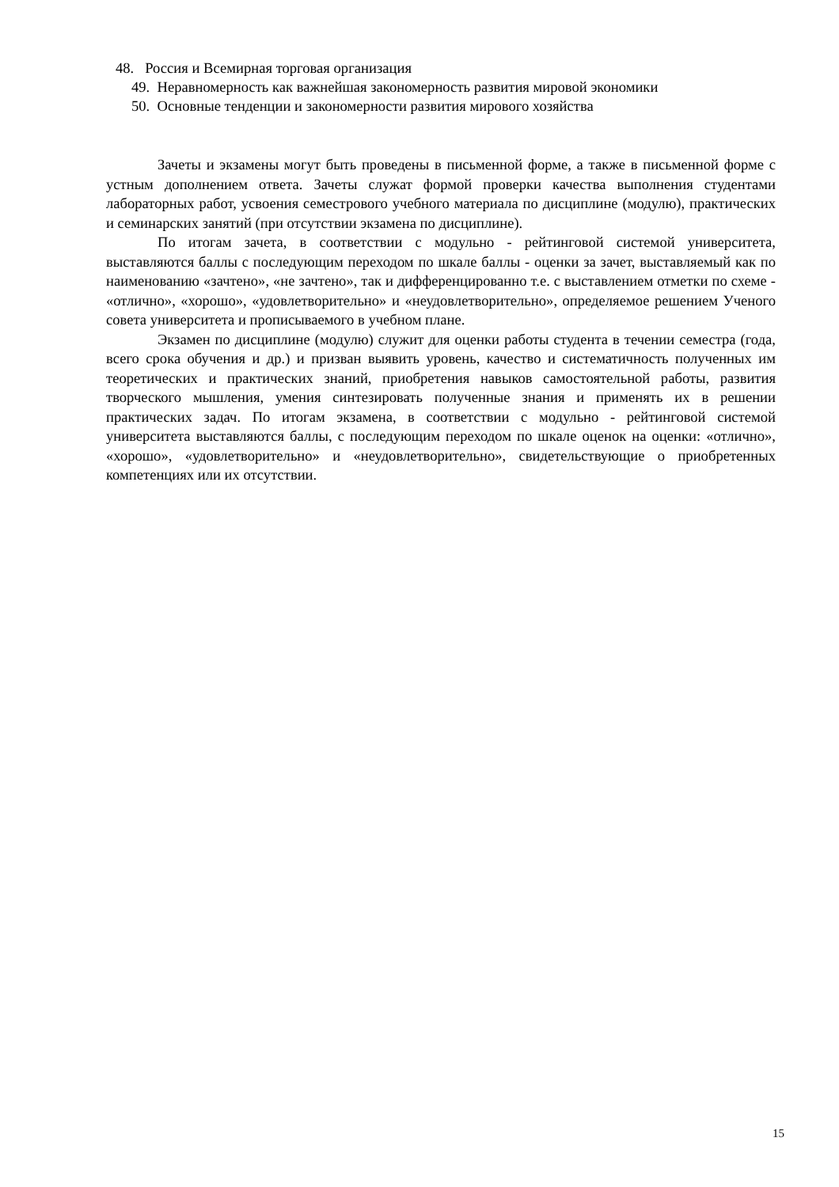48. Россия и Всемирная торговая организация
49. Неравномерность как важнейшая закономерность развития мировой экономики
50. Основные тенденции и закономерности развития мирового хозяйства
Зачеты и экзамены могут быть проведены в письменной форме, а также в письменной форме с устным дополнением ответа. Зачеты служат формой проверки качества выполнения студентами лабораторных работ, усвоения семестрового учебного материала по дисциплине (модулю), практических и семинарских занятий (при отсутствии экзамена по дисциплине).
По итогам зачета, в соответствии с модульно - рейтинговой системой университета, выставляются баллы с последующим переходом по шкале баллы - оценки за зачет, выставляемый как по наименованию «зачтено», «не зачтено», так и дифференцированно т.е. с выставлением отметки по схеме - «отлично», «хорошо», «удовлетворительно» и «неудовлетворительно», определяемое решением Ученого совета университета и прописываемого в учебном плане.
Экзамен по дисциплине (модулю) служит для оценки работы студента в течении семестра (года, всего срока обучения и др.) и призван выявить уровень, качество и систематичность полученных им теоретических и практических знаний, приобретения навыков самостоятельной работы, развития творческого мышления, умения синтезировать полученные знания и применять их в решении практических задач. По итогам экзамена, в соответствии с модульно - рейтинговой системой университета выставляются баллы, с последующим переходом по шкале оценок на оценки: «отлично», «хорошо», «удовлетворительно» и «неудовлетворительно», свидетельствующие о приобретенных компетенциях или их отсутствии.
15